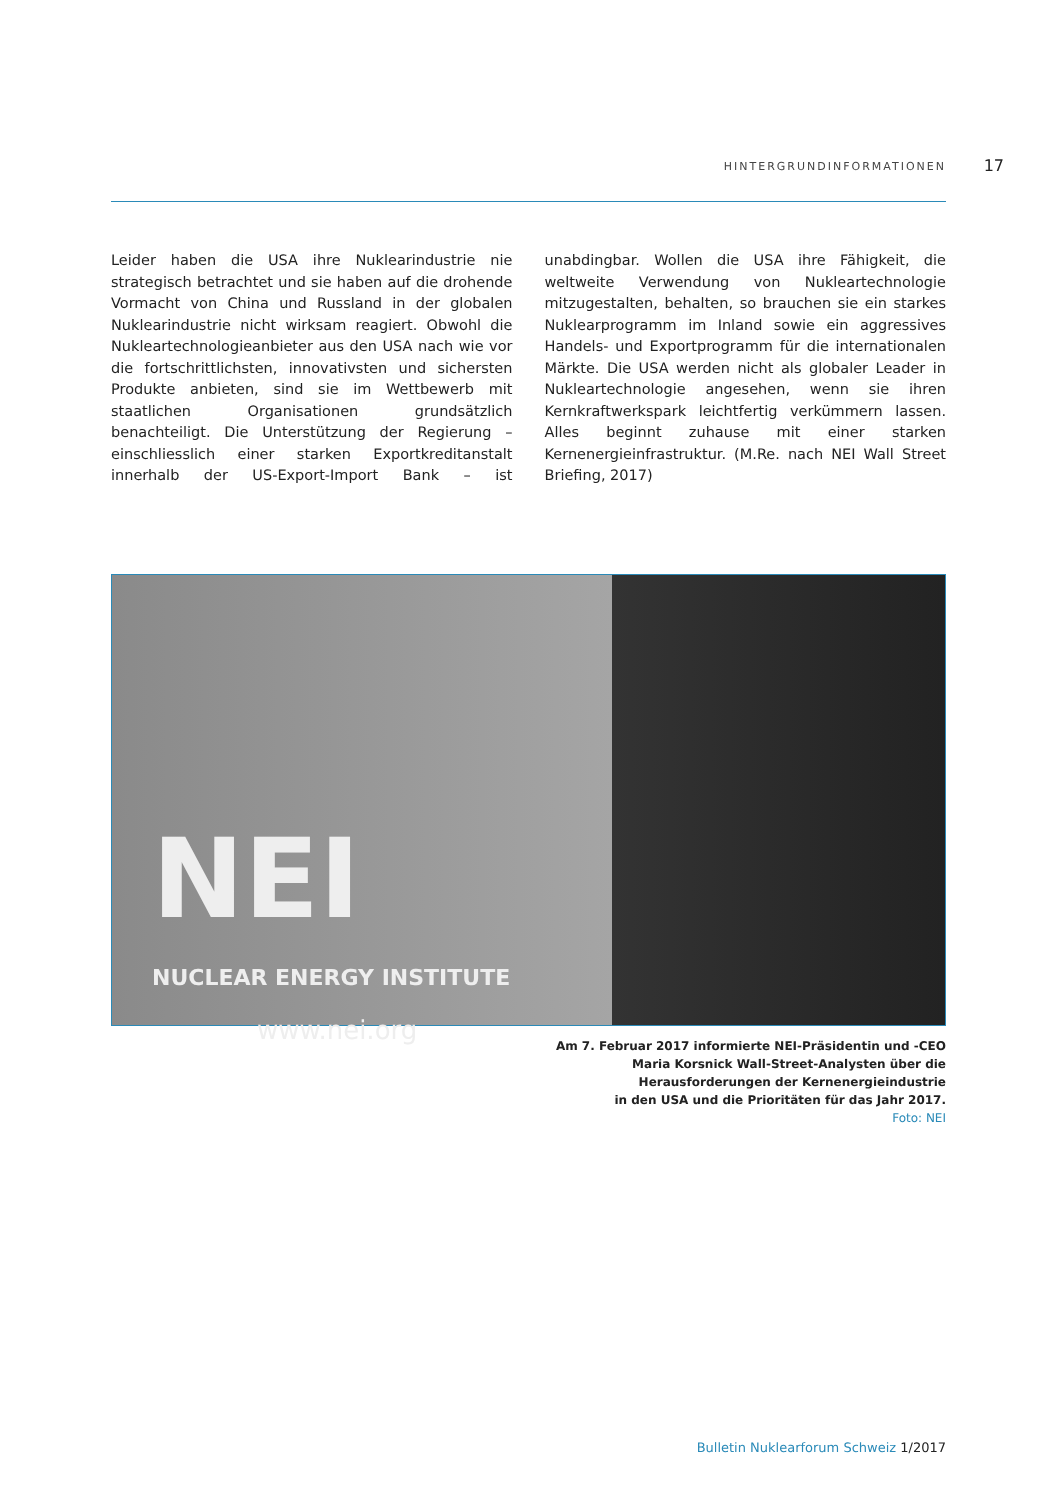HINTERGRUNDINFORMATIONEN 17
Leider haben die USA ihre Nuklearindustrie nie strategisch betrachtet und sie haben auf die drohende Vormacht von China und Russland in der globalen Nuklearindustrie nicht wirksam reagiert. Obwohl die Nukleartechnologieanbieter aus den USA nach wie vor die fortschrittlichsten, innovativsten und sichersten Produkte anbieten, sind sie im Wettbewerb mit staatlichen Organisationen grundsätzlich benachteiligt. Die Unterstützung der Regierung – einschliesslich einer starken Exportkreditanstalt innerhalb der US-Export-Import Bank – ist unabdingbar. Wollen die USA ihre Fähigkeit, die weltweite Verwendung von Nukleartechnologie mitzugestalten, behalten, so brauchen sie ein starkes Nuklearprogramm im Inland sowie ein aggressives Handels- und Exportprogramm für die internationalen Märkte. Die USA werden nicht als globaler Leader in Nukleartechnologie angesehen, wenn sie ihren Kernkraftwerkspark leichtfertig verkümmern lassen. Alles beginnt zuhause mit einer starken Kernenergieinfrastruktur. (M.Re. nach NEI Wall Street Briefing, 2017)
NEI
NUCLEAR ENERGY INSTITUTE
www.nei.org
Am 7. Februar 2017 informierte NEI-Präsidentin und -CEO
Maria Korsnick Wall-Street-Analysten über die
Herausforderungen der Kernenergieindustrie
in den USA und die Prioritäten für das Jahr 2017.
Foto: NEI
Bulletin Nuklearforum Schweiz 1/2017